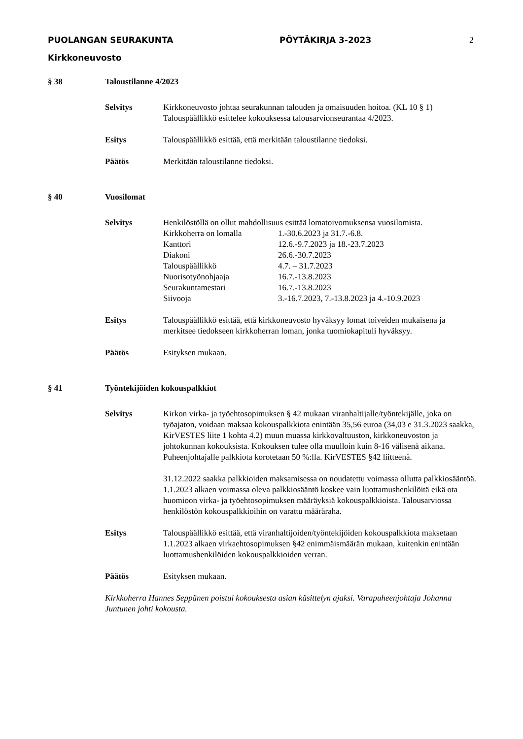PUOLANGAN SEURAKUNTA PÖYTÄKIRJA 3-2023
Kirkkoneuvosto
2
§ 38 Taloustilanne 4/2023
Selvitys Kirkkoneuvosto johtaa seurakunnan talouden ja omaisuuden hoitoa. (KL 10 § 1)
Talouspäällikkö esittelee kokouksessa talousarvionseurantaa 4/2023.
Esitys Talouspäällikkö esittää, että merkitään taloustilanne tiedoksi.
Päätös Merkitään taloustilanne tiedoksi.
§ 40 Vuosilomat
Selvitys Henkilöstöllä on ollut mahdollisuus esittää lomatoivomuksensa vuosilomista.
| Kirkkoherra on lomalla | 1.-30.6.2023 ja 31.7.-6.8. |
| Kanttori | 12.6.-9.7.2023 ja 18.-23.7.2023 |
| Diakoni | 26.6.-30.7.2023 |
| Talouspäällikkö | 4.7. – 31.7.2023 |
| Nuorisotyönohjaaja | 16.7.-13.8.2023 |
| Seurakuntamestari | 16.7.-13.8.2023 |
| Siivooja | 3.-16.7.2023, 7.-13.8.2023 ja 4.-10.9.2023 |
Esitys Talouspäällikkö esittää, että kirkkoneuvosto hyväksyy lomat toiveiden mukaisena ja merkitsee tiedokseen kirkkoherran loman, jonka tuomiokapituli hyväksyy.
Päätös Esityksen mukaan.
§ 41 Työntekijöiden kokouspalkkiot
Selvitys Kirkon virka- ja työehtosopimuksen § 42 mukaan viranhaltijalle/työntekijälle, joka on työajaton, voidaan maksaa kokouspalkkiota enintään 35,56 euroa (34,03 e 31.3.2023 saakka, KirVESTES liite 1 kohta 4.2) muun muassa kirkkovaltuuston, kirkkoneuvoston ja johtokunnan kokouksista. Kokouksen tulee olla muulloin kuin 8-16 välisenä aikana. Puheenjohtajalle palkkiota korotetaan 50 %:lla. KirVESTES §42 liitteenä.
31.12.2022 saakka palkkioiden maksamisessa on noudatettu voimassa ollutta palkkiosääntöä. 1.1.2023 alkaen voimassa oleva palkkiosääntö koskee vain luottamushenkilöitä eikä ota huomioon virka- ja työehtosopimuksen määräyksiä kokouspalkkioista. Talousarviossa henkilöstön kokouspalkkioihin on varattu määräraha.
Esitys Talouspäällikkö esittää, että viranhaltijoiden/työntekijöiden kokouspalkkiota maksetaan 1.1.2023 alkaen virkaehtosopimuksen §42 enimmäismäärän mukaan, kuitenkin enintään luottamushenkilöiden kokouspalkkioiden verran.
Päätös Esityksen mukaan.
Kirkkoherra Hannes Seppänen poistui kokouksesta asian käsittelyn ajaksi. Varapuheenjohtaja Johanna Juntunen johti kokousta.